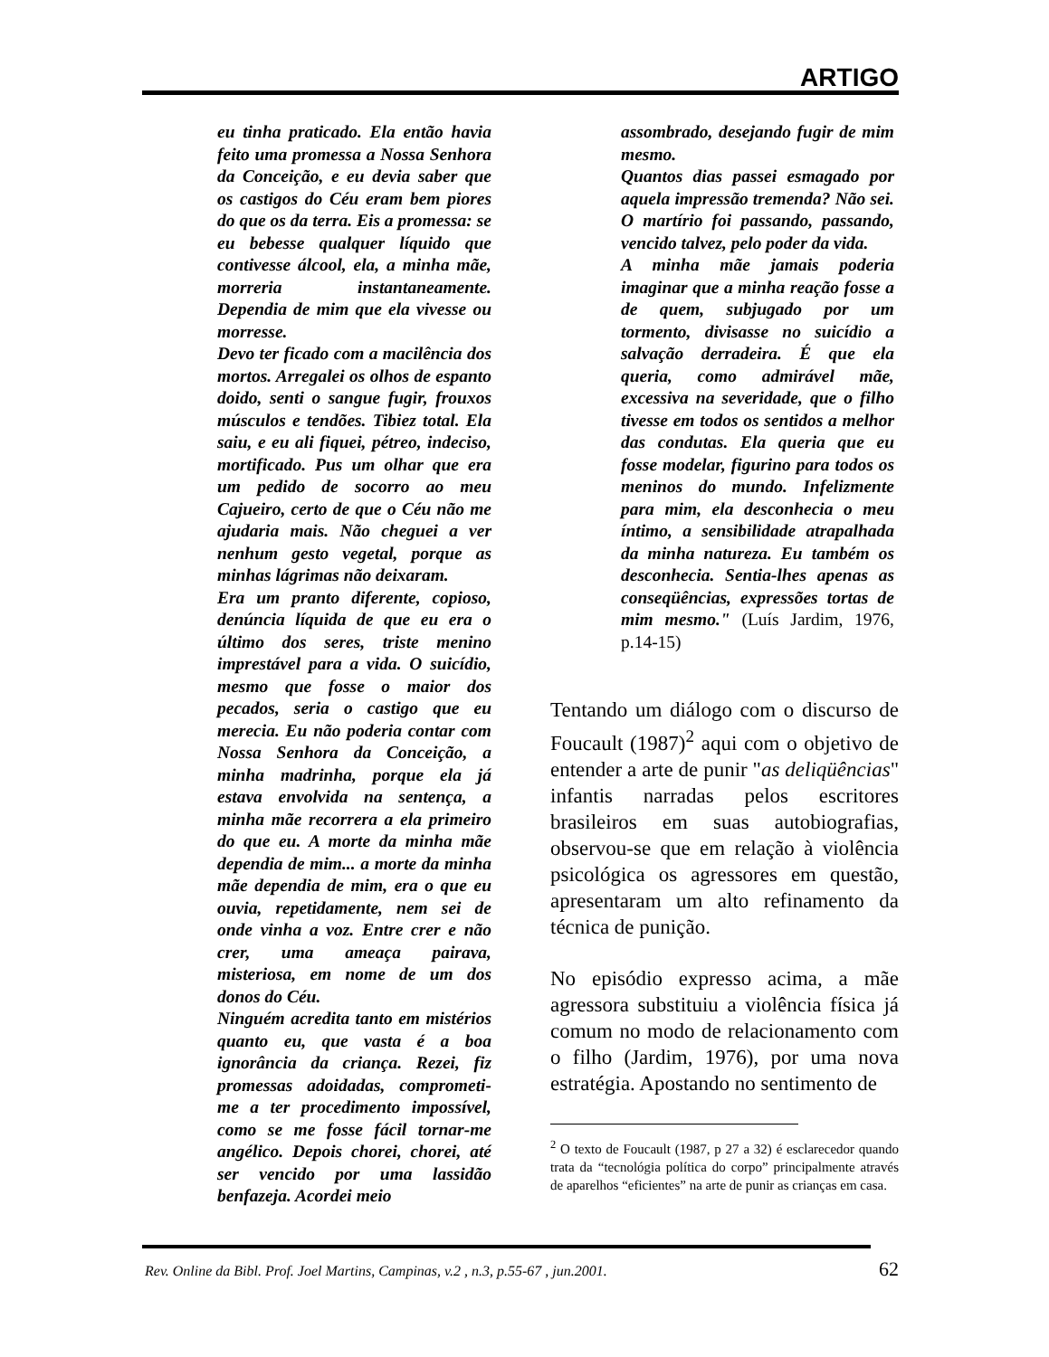ARTIGO
eu tinha praticado. Ela então havia feito uma promessa a Nossa Senhora da Conceição, e eu devia saber que os castigos do Céu eram bem piores do que os da terra. Eis a promessa: se eu bebesse qualquer líquido que contivesse álcool, ela, a minha mãe, morreria instantaneamente. Dependia de mim que ela vivesse ou morresse.
Devo ter ficado com a macilência dos mortos. Arregalei os olhos de espanto doido, senti o sangue fugir, frouxos músculos e tendões. Tibiez total. Ela saiu, e eu ali fiquei, pétreo, indeciso, mortificado. Pus um olhar que era um pedido de socorro ao meu Cajueiro, certo de que o Céu não me ajudaria mais. Não cheguei a ver nenhum gesto vegetal, porque as minhas lágrimas não deixaram.
Era um pranto diferente, copioso, denúncia líquida de que eu era o último dos seres, triste menino imprestável para a vida. O suicídio, mesmo que fosse o maior dos pecados, seria o castigo que eu merecia. Eu não poderia contar com Nossa Senhora da Conceição, a minha madrinha, porque ela já estava envolvida na sentença, a minha mãe recorrera a ela primeiro do que eu. A morte da minha mãe dependia de mim... a morte da minha mãe dependia de mim, era o que eu ouvia, repetidamente, nem sei de onde vinha a voz. Entre crer e não crer, uma ameaça pairava, misteriosa, em nome de um dos donos do Céu.
Ninguém acredita tanto em mistérios quanto eu, que vasta é a boa ignorância da criança. Rezei, fiz promessas adoidadas, comprometi-me a ter procedimento impossível, como se me fosse fácil tornar-me angélico. Depois chorei, chorei, até ser vencido por uma lassidão benfazeja. Acordei meio
assombrado, desejando fugir de mim mesmo.
Quantos dias passei esmagado por aquela impressão tremenda? Não sei. O martírio foi passando, passando, vencido talvez, pelo poder da vida.
A minha mãe jamais poderia imaginar que a minha reação fosse a de quem, subjugado por um tormento, divisasse no suicídio a salvação derradeira. É que ela queria, como admirável mãe, excessiva na severidade, que o filho tivesse em todos os sentidos a melhor das condutas. Ela queria que eu fosse modelar, figurino para todos os meninos do mundo. Infelizmente para mim, ela desconhecia o meu íntimo, a sensibilidade atrapalhada da minha natureza. Eu também os desconhecia. Sentia-lhes apenas as conseqüências, expressões tortas de mim mesmo." (Luís Jardim, 1976, p.14-15)
Tentando um diálogo com o discurso de Foucault (1987)<sup>2</sup> aqui com o objetivo de entender a arte de punir "as deliqüências" infantis narradas pelos escritores brasileiros em suas autobiografias, observou-se que em relação à violência psicológica os agressores em questão, apresentaram um alto refinamento da técnica de punição.
No episódio expresso acima, a mãe agressora substituiu a violência física já comum no modo de relacionamento com o filho (Jardim, 1976), por uma nova estratégia. Apostando no sentimento de
<sup>2</sup> O texto de Foucault (1987, p 27 a 32) é esclarecedor quando trata da “tecnológia política do corpo” principalmente através de aparelhos “eficientes” na arte de punir as crianças em casa.
Rev. Online da Bibl. Prof. Joel Martins, Campinas, v.2 , n.3, p.55-67 , jun.2001. 62